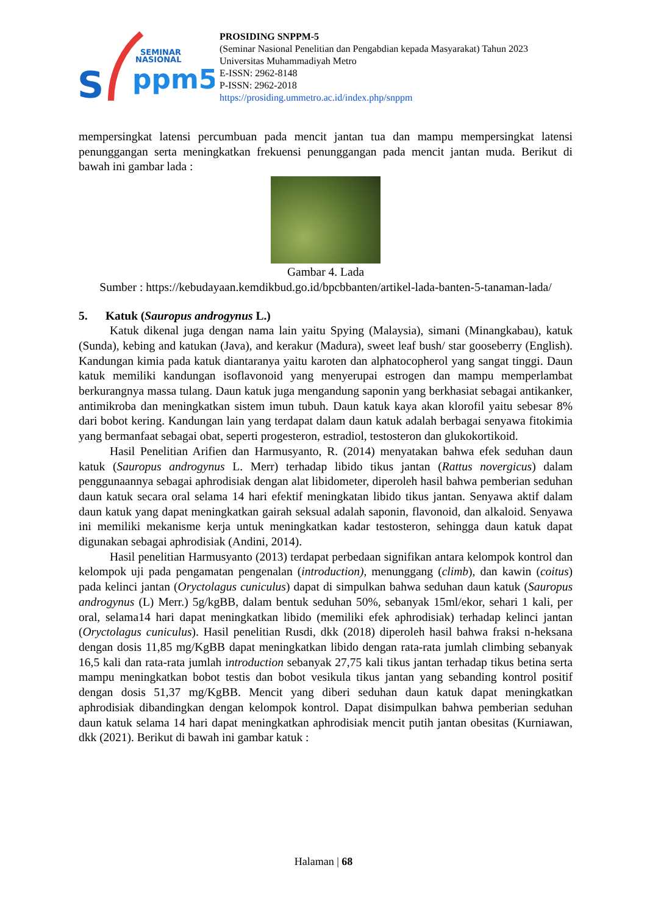S
SEMINAR
NASIONAL
ppm5
PROSIDING SNPPM-5
(Seminar Nasional Penelitian dan Pengabdian kepada Masyarakat) Tahun 2023
Universitas Muhammadiyah Metro
E-ISSN: 2962-8148
P-ISSN: 2962-2018
https://prosiding.ummetro.ac.id/index.php/snppm
mempersingkat latensi percumbuan pada mencit jantan tua dan mampu mempersingkat latensi penunggangan serta meningkatkan frekuensi penunggangan pada mencit jantan muda. Berikut di bawah ini gambar lada :
Gambar 4. Lada
Sumber : https://kebudayaan.kemdikbud.go.id/bpcbbanten/artikel-lada-banten-5-tanaman-lada/
5. Katuk (Sauropus androgynus L.)
Katuk dikenal juga dengan nama lain yaitu Spying (Malaysia), simani (Minangkabau), katuk (Sunda), kebing and katukan (Java), and kerakur (Madura), sweet leaf bush/ star gooseberry (English). Kandungan kimia pada katuk diantaranya yaitu karoten dan alphatocopherol yang sangat tinggi. Daun katuk memiliki kandungan isoflavonoid yang menyerupai estrogen dan mampu memperlambat berkurangnya massa tulang. Daun katuk juga mengandung saponin yang berkhasiat sebagai antikanker, antimikroba dan meningkatkan sistem imun tubuh. Daun katuk kaya akan klorofil yaitu sebesar 8% dari bobot kering. Kandungan lain yang terdapat dalam daun katuk adalah berbagai senyawa fitokimia yang bermanfaat sebagai obat, seperti progesteron, estradiol, testosteron dan glukokortikoid.
Hasil Penelitian Arifien dan Harmusyanto, R. (2014) menyatakan bahwa efek seduhan daun katuk (Sauropus androgynus L. Merr) terhadap libido tikus jantan (Rattus novergicus) dalam penggunaannya sebagai aphrodisiak dengan alat libidometer, diperoleh hasil bahwa pemberian seduhan daun katuk secara oral selama 14 hari efektif meningkatan libido tikus jantan. Senyawa aktif dalam daun katuk yang dapat meningkatkan gairah seksual adalah saponin, flavonoid, dan alkaloid. Senyawa ini memiliki mekanisme kerja untuk meningkatkan kadar testosteron, sehingga daun katuk dapat digunakan sebagai aphrodisiak (Andini, 2014).
Hasil penelitian Harmusyanto (2013) terdapat perbedaan signifikan antara kelompok kontrol dan kelompok uji pada pengamatan pengenalan (introduction), menunggang (climb), dan kawin (coitus) pada kelinci jantan (Oryctolagus cuniculus) dapat di simpulkan bahwa seduhan daun katuk (Sauropus androgynus (L) Merr.) 5g/kgBB, dalam bentuk seduhan 50%, sebanyak 15ml/ekor, sehari 1 kali, per oral, selama14 hari dapat meningkatkan libido (memiliki efek aphrodisiak) terhadap kelinci jantan (Oryctolagus cuniculus). Hasil penelitian Rusdi, dkk (2018) diperoleh hasil bahwa fraksi n-heksana dengan dosis 11,85 mg/KgBB dapat meningkatkan libido dengan rata-rata jumlah climbing sebanyak 16,5 kali dan rata-rata jumlah introduction sebanyak 27,75 kali tikus jantan terhadap tikus betina serta mampu meningkatkan bobot testis dan bobot vesikula tikus jantan yang sebanding kontrol positif dengan dosis 51,37 mg/KgBB. Mencit yang diberi seduhan daun katuk dapat meningkatkan aphrodisiak dibandingkan dengan kelompok kontrol. Dapat disimpulkan bahwa pemberian seduhan daun katuk selama 14 hari dapat meningkatkan aphrodisiak mencit putih jantan obesitas (Kurniawan, dkk (2021). Berikut di bawah ini gambar katuk :
Halaman | 68